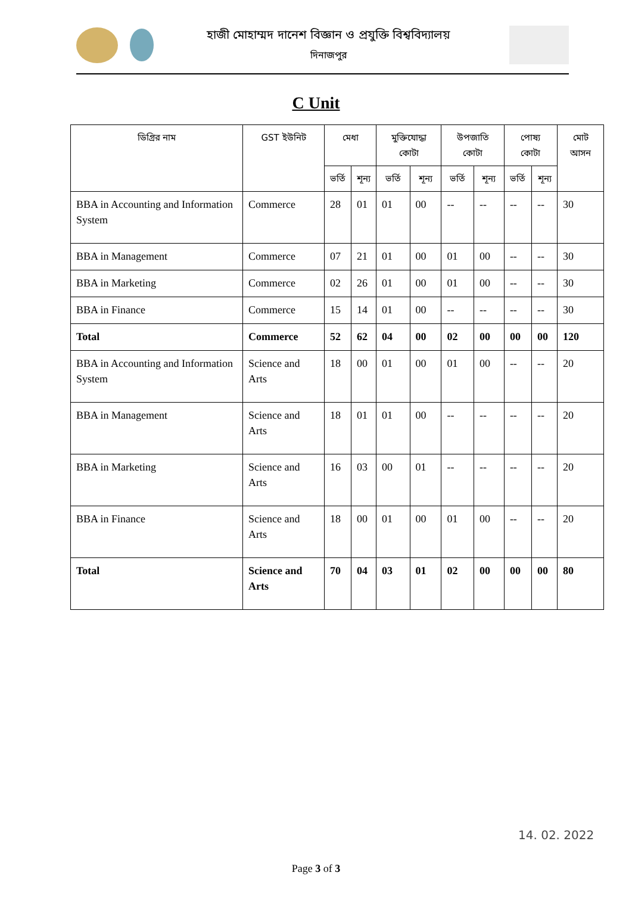হাজী মোহাম্মদ দানেশ বিজ্ঞান ও প্রযুক্তি বিশ্ববিদ্যালয়
দিনাজপুর
C Unit
| ডিগ্রির নাম | GST ইউনিট | মেধা | | মুক্তিযোদ্ধা কোটা | | উপজাতি কোটা | | পোষ্য কোটা | | মোট আসন |
| --- | --- | --- | --- | --- | --- | --- | --- | --- | --- | --- |
| | | ভর্তি | শূন্য | ভর্তি | শূন্য | ভর্তি | শূন্য | ভর্তি | শূন্য | |
| BBA in Accounting and Information System | Commerce | 28 | 01 | 01 | 00 | -- | -- | -- | -- | 30 |
| BBA in Management | Commerce | 07 | 21 | 01 | 00 | 01 | 00 | -- | -- | 30 |
| BBA in Marketing | Commerce | 02 | 26 | 01 | 00 | 01 | 00 | -- | -- | 30 |
| BBA in Finance | Commerce | 15 | 14 | 01 | 00 | -- | -- | -- | -- | 30 |
| Total | Commerce | 52 | 62 | 04 | 00 | 02 | 00 | 00 | 00 | 120 |
| BBA in Accounting and Information System | Science and Arts | 18 | 00 | 01 | 00 | 01 | 00 | -- | -- | 20 |
| BBA in Management | Science and Arts | 18 | 01 | 01 | 00 | -- | -- | -- | -- | 20 |
| BBA in Marketing | Science and Arts | 16 | 03 | 00 | 01 | -- | -- | -- | -- | 20 |
| BBA in Finance | Science and Arts | 18 | 00 | 01 | 00 | 01 | 00 | -- | -- | 20 |
| Total | Science and Arts | 70 | 04 | 03 | 01 | 02 | 00 | 00 | 00 | 80 |
14. 02. 2022
Page 3 of 3